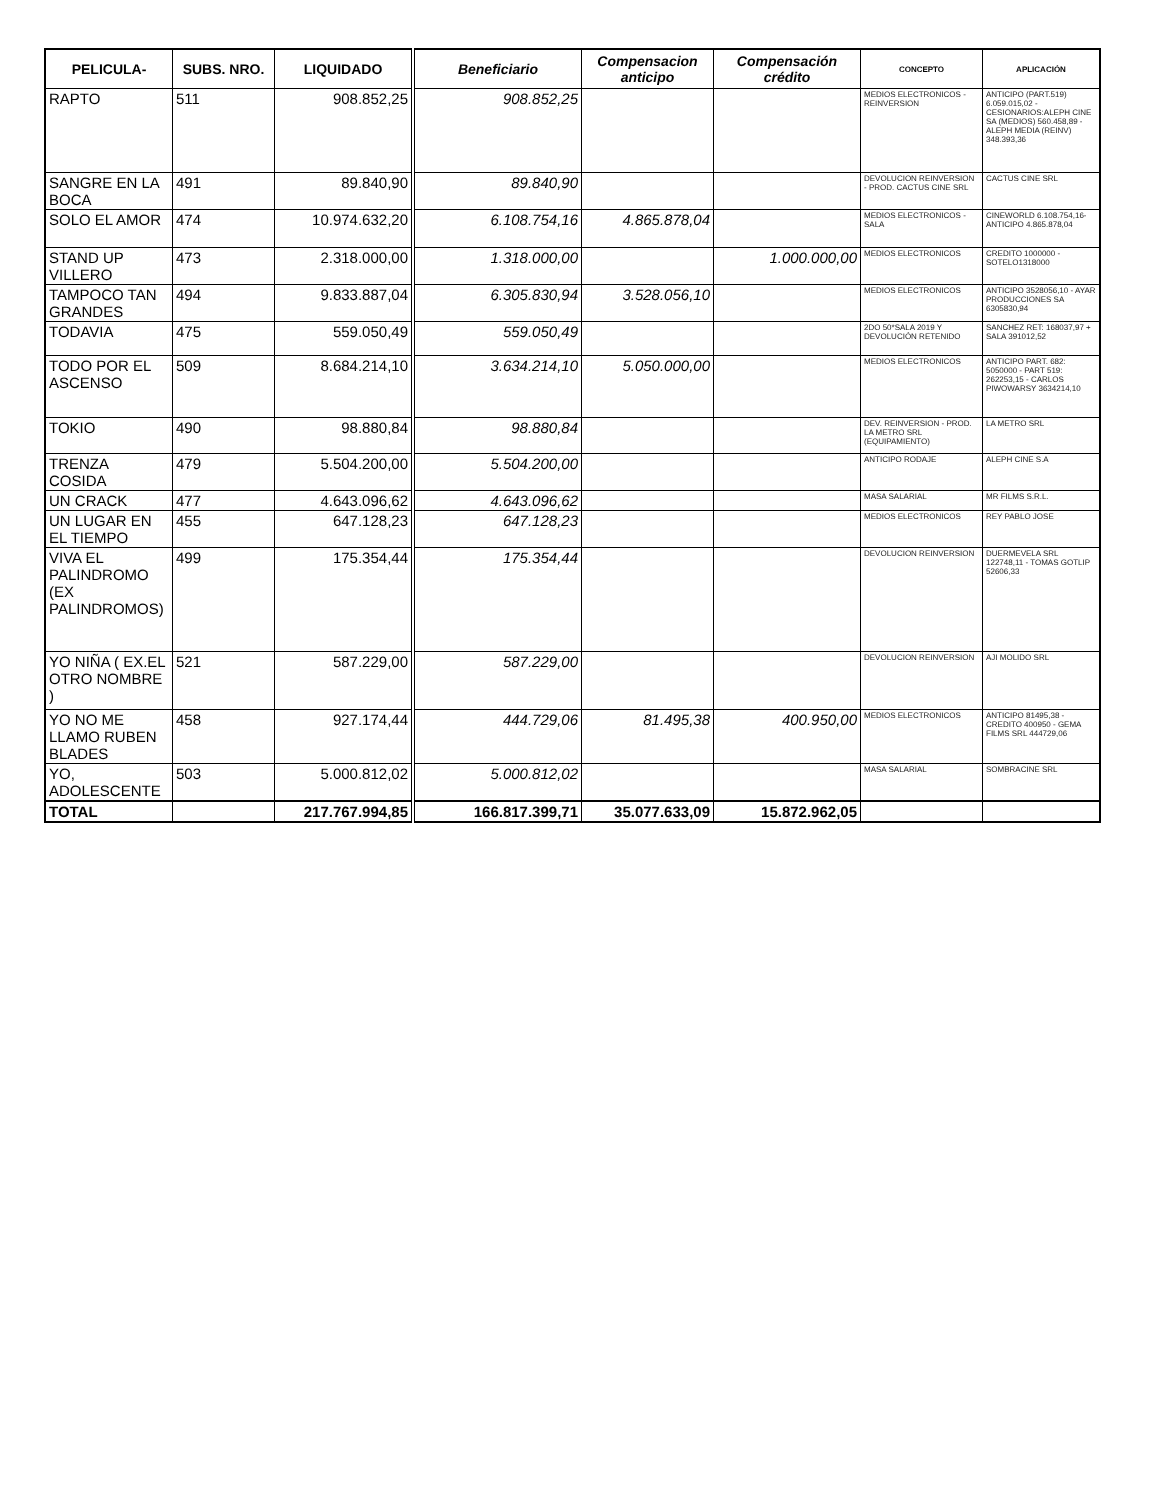| PELICULA- | SUBS. NRO. | LIQUIDADO | Beneficiario | Compensacion anticipo | Compensación crédito | CONCEPTO | APLICACIÓN |
| --- | --- | --- | --- | --- | --- | --- | --- |
| RAPTO | 511 | 908.852,25 | 908.852,25 | | | MEDIOS ELECTRONICOS - REINVERSION | ANTICIPO (PART.519) 6.059.015,02 - CESIONARIOS:ALEPH CINE SA (MEDIOS) 560.458,89 - ALEPH MEDIA (REINV) 348.393,36 |
| SANGRE EN LA BOCA | 491 | 89.840,90 | 89.840,90 | | | DEVOLUCION REINVERSION - PROD. CACTUS CINE SRL | CACTUS CINE SRL |
| SOLO EL AMOR | 474 | 10.974.632,20 | 6.108.754,16 | 4.865.878,04 | | MEDIOS ELECTRONICOS - SALA | CINEWORLD 6.108.754,16- ANTICIPO 4.865.878,04 |
| STAND UP VILLERO | 473 | 2.318.000,00 | 1.318.000,00 | | 1.000.000,00 | MEDIOS ELECTRONICOS | CREDITO 1000000 - SOTELO1318000 |
| TAMPOCO TAN GRANDES | 494 | 9.833.887,04 | 6.305.830,94 | 3.528.056,10 | | MEDIOS ELECTRONICOS | ANTICIPO 3528056,10 - AYAR PRODUCCIONES SA 6305830,94 |
| TODAVIA | 475 | 559.050,49 | 559.050,49 | | | 2DO 50*SALA 2019 Y DEVOLUCIÓN RETENIDO | SANCHEZ RET: 168037,97 + SALA 391012,52 |
| TODO POR EL ASCENSO | 509 | 8.684.214,10 | 3.634.214,10 | 5.050.000,00 | | MEDIOS ELECTRONICOS | ANTICIPO PART. 682: 5050000 - PART 519: 262253,15 - CARLOS PIWOWARSY 3634214,10 |
| TOKIO | 490 | 98.880,84 | 98.880,84 | | | DEV. REINVERSION - PROD. LA METRO SRL (EQUIPAMIENTO) | LA METRO SRL |
| TRENZA COSIDA | 479 | 5.504.200,00 | 5.504.200,00 | | | ANTICIPO RODAJE | ALEPH CINE S.A |
| UN CRACK | 477 | 4.643.096,62 | 4.643.096,62 | | | MASA SALARIAL | MR FILMS S.R.L. |
| UN LUGAR EN EL TIEMPO | 455 | 647.128,23 | 647.128,23 | | | MEDIOS ELECTRONICOS | REY PABLO JOSE |
| VIVA EL PALINDROMO (EX PALINDROMOS) | 499 | 175.354,44 | 175.354,44 | | | DEVOLUCION REINVERSION | DUERMEVELA SRL 122748,11 - TOMAS GOTLIP 52606,33 |
| YO NIÑA ( EX.EL OTRO NOMBRE ) | 521 | 587.229,00 | 587.229,00 | | | DEVOLUCION REINVERSION | AJI MOLIDO SRL |
| YO NO ME LLAMO RUBEN BLADES | 458 | 927.174,44 | 444.729,06 | 81.495,38 | 400.950,00 | MEDIOS ELECTRONICOS | ANTICIPO 81495,38 - CREDITO 400950 - GEMA FILMS SRL 444729,06 |
| YO, ADOLESCENTE | 503 | 5.000.812,02 | 5.000.812,02 | | | MASA SALARIAL | SOMBRACINE SRL |
| TOTAL | | 217.767.994,85 | 166.817.399,71 | 35.077.633,09 | 15.872.962,05 | | |